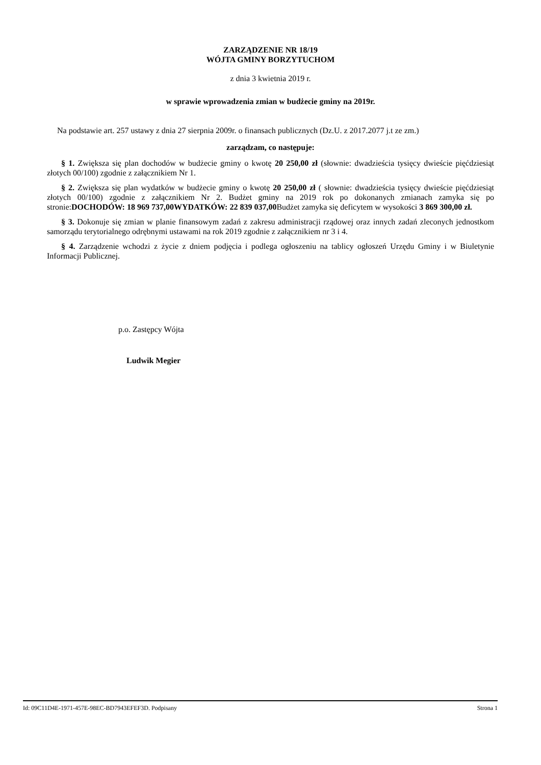ZARZĄDZENIE NR 18/19
WÓJTA GMINY BORZYTUCHOM
z dnia 3 kwietnia 2019 r.
w sprawie wprowadzenia zmian w budżecie gminy na 2019r.
Na podstawie art. 257 ustawy z dnia 27 sierpnia 2009r. o finansach publicznych (Dz.U. z 2017.2077 j.t ze zm.)
zarządzam, co następuje:
§ 1. Zwiększa się plan dochodów w budżecie gminy o kwotę 20 250,00 zł (słownie: dwadzieścia tysięcy dwieście pięćdziesiąt złotych 00/100) zgodnie z załącznikiem Nr 1.
§ 2. Zwiększa się plan wydatków w budżecie gminy o kwotę 20 250,00 zł ( słownie: dwadzieścia tysięcy dwieście pięćdziesiąt złotych 00/100) zgodnie z załącznikiem Nr 2. Budżet gminy na 2019 rok po dokonanych zmianach zamyka się po stronie:DOCHODÓW: 18 969 737,00WYDATKÓW: 22 839 037,00 Budżet zamyka się deficytem w wysokości 3 869 300,00 zł.
§ 3. Dokonuje się zmian w planie finansowym zadań z zakresu administracji rządowej oraz innych zadań zleconych jednostkom samorządu terytorialnego odrębnymi ustawami na rok 2019 zgodnie z załącznikiem nr 3 i 4.
§ 4. Zarządzenie wchodzi z życie z dniem podjęcia i podlega ogłoszeniu na tablicy ogłoszeń Urzędu Gminy i w Biuletynie Informacji Publicznej.
p.o. Zastępcy Wójta
Ludwik Megier
Id: 09C11D4E-1971-457E-98EC-BD7943EFEF3D. Podpisany Strona 1